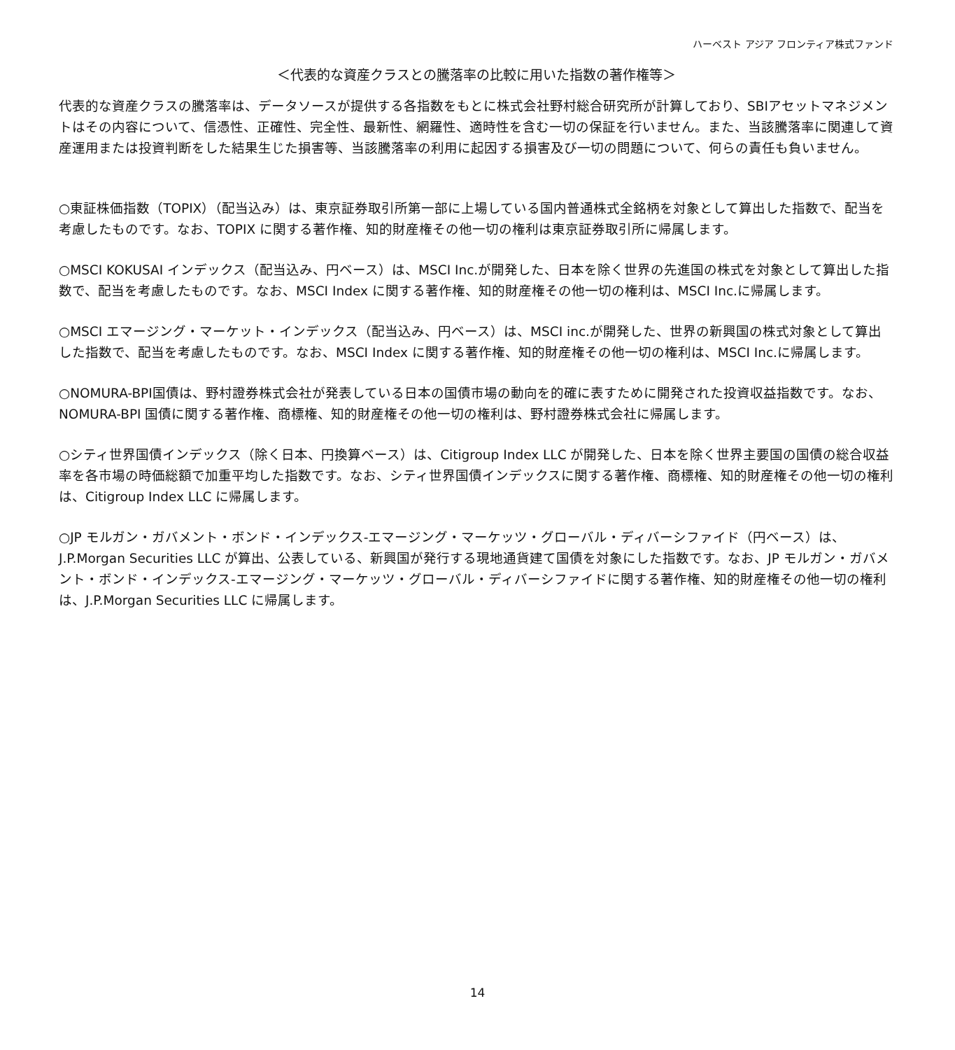ハーベスト アジア フロンティア株式ファンド
＜代表的な資産クラスとの騰落率の比較に用いた指数の著作権等＞
代表的な資産クラスの騰落率は、データソースが提供する各指数をもとに株式会社野村総合研究所が計算しており、SBIアセットマネジメントはその内容について、信憑性、正確性、完全性、最新性、網羅性、適時性を含む一切の保証を行いません。また、当該騰落率に関連して資産運用または投資判断をした結果生じた損害等、当該騰落率の利用に起因する損害及び一切の問題について、何らの責任も負いません。
○東証株価指数（TOPIX）（配当込み）は、東京証券取引所第一部に上場している国内普通株式全銘柄を対象として算出した指数で、配当を考慮したものです。なお、TOPIX に関する著作権、知的財産権その他一切の権利は東京証券取引所に帰属します。
○MSCI KOKUSAI インデックス（配当込み、円ベース）は、MSCI Inc.が開発した、日本を除く世界の先進国の株式を対象として算出した指数で、配当を考慮したものです。なお、MSCI Index に関する著作権、知的財産権その他一切の権利は、MSCI Inc.に帰属します。
○MSCI エマージング・マーケット・インデックス（配当込み、円ベース）は、MSCI inc.が開発した、世界の新興国の株式対象として算出した指数で、配当を考慮したものです。なお、MSCI Index に関する著作権、知的財産権その他一切の権利は、MSCI Inc.に帰属します。
○NOMURA-BPI国債は、野村證券株式会社が発表している日本の国債市場の動向を的確に表すために開発された投資収益指数です。なお、NOMURA-BPI 国債に関する著作権、商標権、知的財産権その他一切の権利は、野村證券株式会社に帰属します。
○シティ世界国債インデックス（除く日本、円換算ベース）は、Citigroup Index LLC が開発した、日本を除く世界主要国の国債の総合収益率を各市場の時価総額で加重平均した指数です。なお、シティ世界国債インデックスに関する著作権、商標権、知的財産権その他一切の権利は、Citigroup Index LLC に帰属します。
○JP モルガン・ガバメント・ボンド・インデックス-エマージング・マーケッツ・グローバル・ディバーシファイド（円ベース）は、J.P.Morgan Securities LLC が算出、公表している、新興国が発行する現地通貨建て国債を対象にした指数です。なお、JP モルガン・ガバメント・ボンド・インデックス-エマージング・マーケッツ・グローバル・ディバーシファイドに関する著作権、知的財産権その他一切の権利は、J.P.Morgan Securities LLC に帰属します。
14